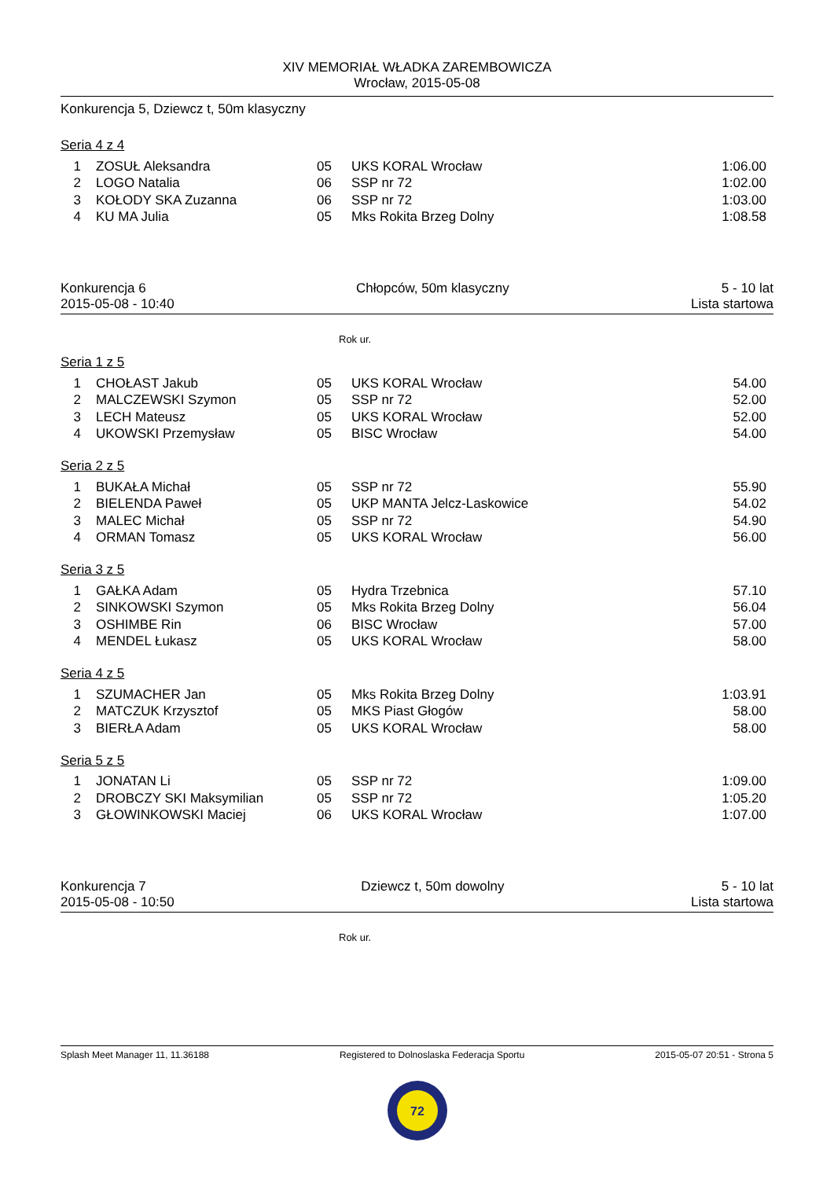XIV MEMORIAŁ WŁADKA ZAREMBOWICZA
Wrocław, 2015-05-08
Konkurencja 5, Dziewcz t, 50m klasyczny
Seria 4 z 4
| 1 | ZOSUŁ Aleksandra | 05 | UKS KORAL Wrocław | 1:06.00 |
| 2 | LOGO Natalia | 06 | SSP nr 72 | 1:02.00 |
| 3 | KOŁODY SKA Zuzanna | 06 | SSP nr 72 | 1:03.00 |
| 4 | KU MA Julia | 05 | Mks Rokita Brzeg Dolny | 1:08.58 |
Konkurencja 6
2015-05-08 - 10:40 Chłopców, 50m klasyczny 5 - 10 lat
Lista startowa
Rok ur.
Seria 1 z 5
| 1 | CHOŁAST Jakub | 05 | UKS KORAL Wrocław | 54.00 |
| 2 | MALCZEWSKI Szymon | 05 | SSP nr 72 | 52.00 |
| 3 | LECH Mateusz | 05 | UKS KORAL Wrocław | 52.00 |
| 4 | UKOWSKI Przemysław | 05 | BISC Wrocław | 54.00 |
Seria 2 z 5
| 1 | BUKAŁA Michał | 05 | SSP nr 72 | 55.90 |
| 2 | BIELENDA Paweł | 05 | UKP MANTA Jelcz-Laskowice | 54.02 |
| 3 | MALEC Michał | 05 | SSP nr 72 | 54.90 |
| 4 | ORMAN Tomasz | 05 | UKS KORAL Wrocław | 56.00 |
Seria 3 z 5
| 1 | GAŁKA Adam | 05 | Hydra Trzebnica | 57.10 |
| 2 | SINKOWSKI Szymon | 05 | Mks Rokita Brzeg Dolny | 56.04 |
| 3 | OSHIMBE Rin | 06 | BISC Wrocław | 57.00 |
| 4 | MENDEL Łukasz | 05 | UKS KORAL Wrocław | 58.00 |
Seria 4 z 5
| 1 | SZUMACHER Jan | 05 | Mks Rokita Brzeg Dolny | 1:03.91 |
| 2 | MATCZUK Krzysztof | 05 | MKS Piast Głogów | 58.00 |
| 3 | BIERŁA Adam | 05 | UKS KORAL Wrocław | 58.00 |
Seria 5 z 5
| 1 | JONATAN Li | 05 | SSP nr 72 | 1:09.00 |
| 2 | DROBCZY SKI Maksymilian | 05 | SSP nr 72 | 1:05.20 |
| 3 | GŁOWINKOWSKI Maciej | 06 | UKS KORAL Wrocław | 1:07.00 |
Konkurencja 7
2015-05-08 - 10:50 Dziewcz t, 50m dowolny 5 - 10 lat
Lista startowa
Rok ur.
Splash Meet Manager 11, 11.36188 Registered to Dolnoslaska Federacja Sportu 2015-05-07 20:51 - Strona 5
72